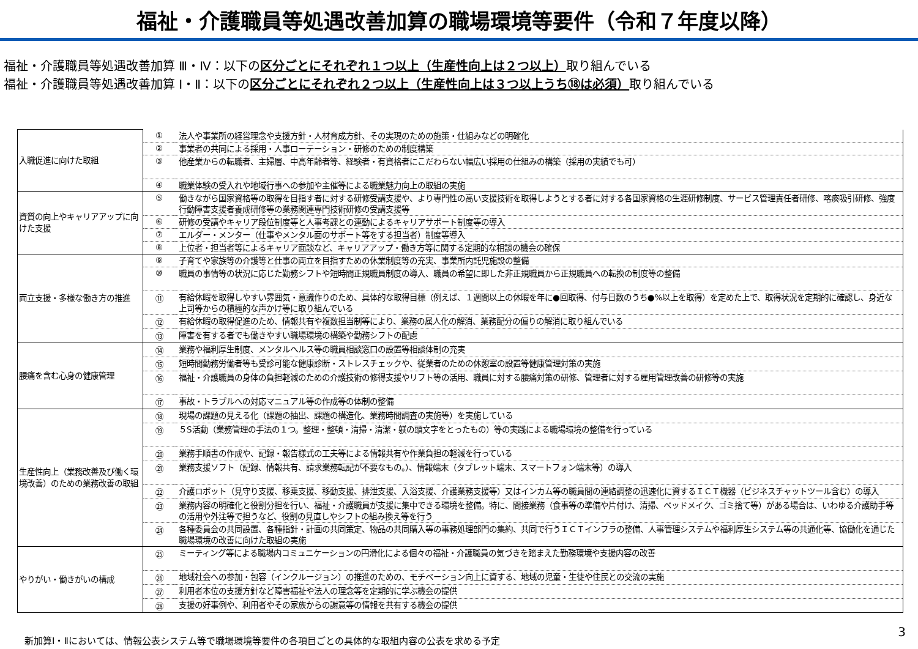福祉・介護職員等処遇改善加算の職場環境等要件（令和７年度以降）
福祉・介護職員等処遇改善加算 Ⅲ・Ⅳ：以下の区分ごとにそれぞれ１つ以上（生産性向上は２つ以上）取り組んでいる
福祉・介護職員等処遇改善加算 Ⅰ・Ⅱ：以下の区分ごとにそれぞれ２つ以上（生産性向上は３つ以上うち⑱は必須）取り組んでいる
| 入職促進に向けた取組 | ① | 法人や事業所の経営理念や支援方針・人材育成方針、その実現のための施策・仕組みなどの明確化 |
| | ② | 事業者の共同による採用・人事ローテーション・研修のための制度構築 |
| | ③ | 他産業からの転職者、主婦層、中高年齢者等、経験者・有資格者にこだわらない幅広い採用の仕組みの構築（採用の実績でも可） |
| | ④ | 職業体験の受入れや地域行事への参加や主催等による職業魅力向上の取組の実施 |
| 資質の向上やキャリアアップに向けた支援 | ⑤ | 働きながら国家資格等の取得を目指す者に対する研修受講支援や、より専門性の高い支援技術を取得しようとする者に対する各国家資格の生涯研修制度、サービス管理責任者研修、喀痰吸引研修、強度行動障害支援者養成研修等の業務関連専門技術研修の受講支援等 |
| | ⑥ | 研修の受講やキャリア段位制度等と人事考課との連動によるキャリアサポート制度等の導入 |
| | ⑦ | エルダー・メンター（仕事やメンタル面のサポート等をする担当者）制度等導入 |
| | ⑧ | 上位者・担当者等によるキャリア面談など、キャリアアップ・働き方等に関する定期的な相談の機会の確保 |
| 両立支援・多様な働き方の推進 | ⑨ | 子育てや家族等の介護等と仕事の両立を目指すための休業制度等の充実、事業所内託児施設の整備 |
| | ⑩ | 職員の事情等の状況に応じた勤務シフトや短時間正規職員制度の導入、職員の希望に即した非正規職員から正規職員への転換の制度等の整備 |
| | ⑪ | 有給休暇を取得しやすい雰囲気・意識作りのため、具体的な取得目標（例えば、１週間以上の休暇を年に●回取得、付与日数のうち●%以上を取得）を定めた上で、取得状況を定期的に確認し、身近な上司等からの積極的な声かけ等に取り組んでいる |
| | ⑫ | 有給休暇の取得促進のため、情報共有や複数担当制等により、業務の属人化の解消、業務配分の偏りの解消に取り組んでいる |
| | ⑬ | 障害を有する者でも働きやすい職場環境の構築や勤務シフトの配慮 |
| 腰痛を含む心身の健康管理 | ⑭ | 業務や福利厚生制度、メンタルヘルス等の職員相談窓口の設置等相談体制の充実 |
| | ⑮ | 短時間勤務労働者等も受診可能な健康診断・ストレスチェックや、従業者のための休憩室の設置等健康管理対策の実施 |
| | ⑯ | 福祉・介護職員の身体の負担軽減のための介護技術の修得支援やリフト等の活用、職員に対する腰痛対策の研修、管理者に対する雇用管理改善の研修等の実施 |
| | ⑰ | 事故・トラブルへの対応マニュアル等の作成等の体制の整備 |
| 生産性向上（業務改善及び働く環境改善）のための業務改善の取組 | ⑱ | 現場の課題の見える化（課題の抽出、課題の構造化、業務時間調査の実施等）を実施している |
| | ⑲ | ５S活動（業務管理の手法の１つ。整理・整頓・清掃・清潔・躾の頭文字をとったもの）等の実践による職場環境の整備を行っている |
| | ⑳ | 業務手順書の作成や、記録・報告様式の工夫等による情報共有や作業負担の軽減を行っている |
| | ㉑ | 業務支援ソフト（記録、情報共有、請求業務転記が不要なもの。）、情報端末（タブレット端末、スマートフォン端末等）の導入 |
| | ㉒ | 介護ロボット（見守り支援、移乗支援、移動支援、排泄支援、入浴支援、介護業務支援等）又はインカム等の職員間の連絡調整の迅速化に資するＩＣＴ機器（ビジネスチャットツール含む）の導入 |
| | ㉓ | 業務内容の明確化と役割分担を行い、福祉・介護職員が支援に集中できる環境を整備。特に、間接業務（食事等の準備や片付け、清掃、ベッドメイク、ゴミ捨て等）がある場合は、いわゆる介護助手等の活用や外注等で担うなど、役割の見直しやシフトの組み換え等を行う |
| | ㉔ | 各種委員会の共同設置、各種指針・計画の共同策定、物品の共同購入等の事務処理部門の集約、共同で行うＩＣＴインフラの整備、人事管理システムや福利厚生システム等の共通化等、協働化を通じた職場環境の改善に向けた取組の実施 |
| やりがい・働きがいの構成 | ㉕ | ミーティング等による職場内コミュニケーションの円滑化による個々の福祉・介護職員の気づきを踏まえた勤務環境や支援内容の改善 |
| | ㉖ | 地域社会への参加・包容（インクルージョン）の推進のための、モチベーション向上に資する、地域の児童・生徒や住民との交流の実施 |
| | ㉗ | 利用者本位の支援方針など障害福祉や法人の理念等を定期的に学ぶ機会の提供 |
| | ㉘ | 支援の好事例や、利用者やその家族からの謝意等の情報を共有する機会の提供 |
新加算Ⅰ・Ⅱにおいては、情報公表システム等で職場環境等要件の各項目ごとの具体的な取組内容の公表を求める予定
3